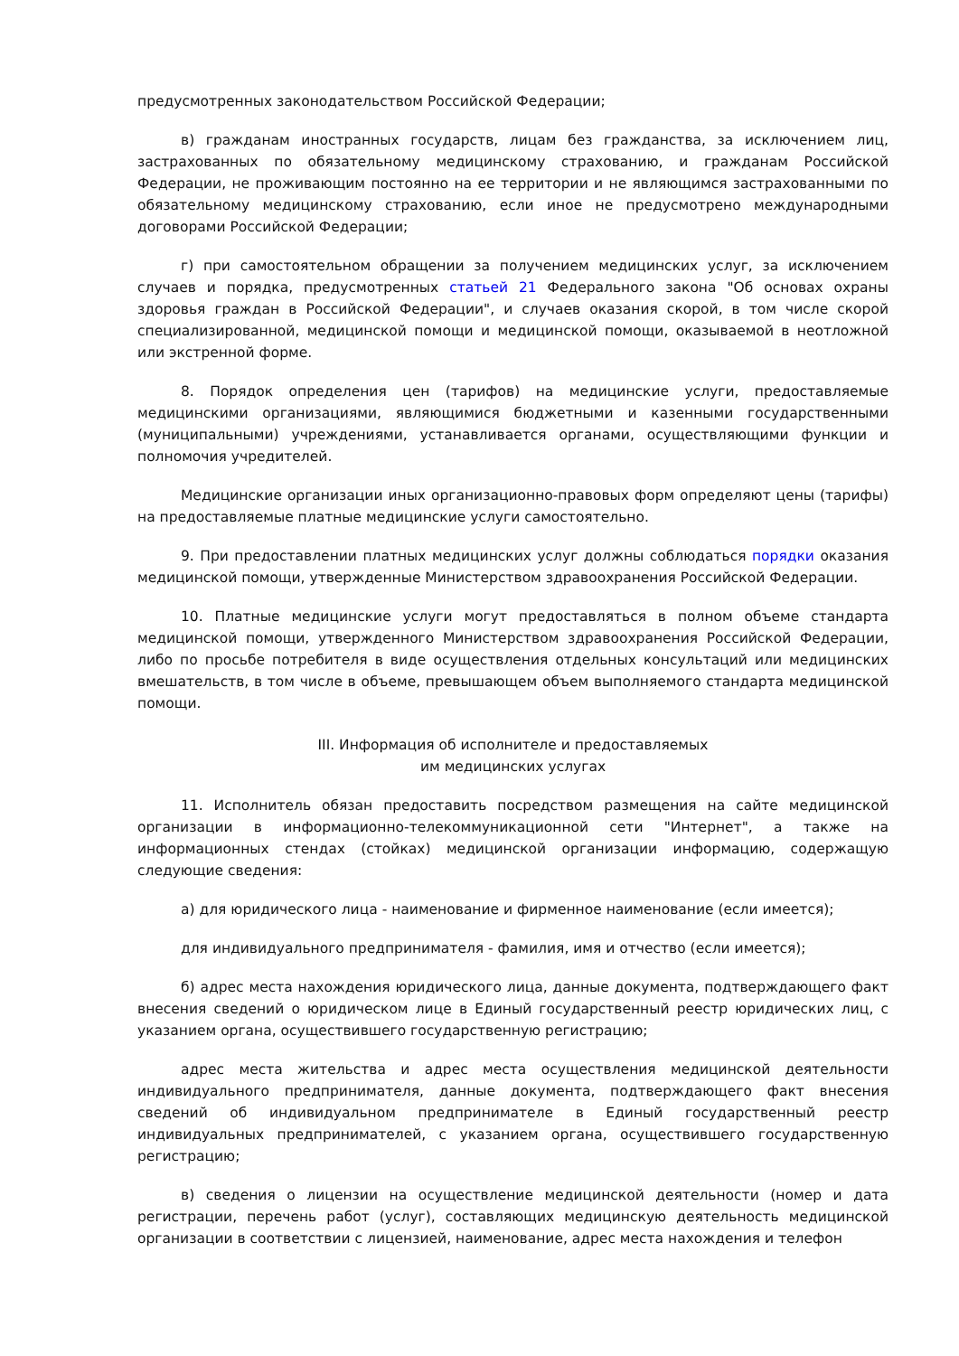предусмотренных законодательством Российской Федерации;
в) гражданам иностранных государств, лицам без гражданства, за исключением лиц, застрахованных по обязательному медицинскому страхованию, и гражданам Российской Федерации, не проживающим постоянно на ее территории и не являющимся застрахованными по обязательному медицинскому страхованию, если иное не предусмотрено международными договорами Российской Федерации;
г) при самостоятельном обращении за получением медицинских услуг, за исключением случаев и порядка, предусмотренных статьей 21 Федерального закона "Об основах охраны здоровья граждан в Российской Федерации", и случаев оказания скорой, в том числе скорой специализированной, медицинской помощи и медицинской помощи, оказываемой в неотложной или экстренной форме.
8. Порядок определения цен (тарифов) на медицинские услуги, предоставляемые медицинскими организациями, являющимися бюджетными и казенными государственными (муниципальными) учреждениями, устанавливается органами, осуществляющими функции и полномочия учредителей.
Медицинские организации иных организационно-правовых форм определяют цены (тарифы) на предоставляемые платные медицинские услуги самостоятельно.
9. При предоставлении платных медицинских услуг должны соблюдаться порядки оказания медицинской помощи, утвержденные Министерством здравоохранения Российской Федерации.
10. Платные медицинские услуги могут предоставляться в полном объеме стандарта медицинской помощи, утвержденного Министерством здравоохранения Российской Федерации, либо по просьбе потребителя в виде осуществления отдельных консультаций или медицинских вмешательств, в том числе в объеме, превышающем объем выполняемого стандарта медицинской помощи.
III. Информация об исполнителе и предоставляемых
им медицинских услугах
11. Исполнитель обязан предоставить посредством размещения на сайте медицинской организации в информационно-телекоммуникационной сети "Интернет", а также на информационных стендах (стойках) медицинской организации информацию, содержащую следующие сведения:
а) для юридического лица - наименование и фирменное наименование (если имеется);
для индивидуального предпринимателя - фамилия, имя и отчество (если имеется);
б) адрес места нахождения юридического лица, данные документа, подтверждающего факт внесения сведений о юридическом лице в Единый государственный реестр юридических лиц, с указанием органа, осуществившего государственную регистрацию;
адрес места жительства и адрес места осуществления медицинской деятельности индивидуального предпринимателя, данные документа, подтверждающего факт внесения сведений об индивидуальном предпринимателе в Единый государственный реестр индивидуальных предпринимателей, с указанием органа, осуществившего государственную регистрацию;
в) сведения о лицензии на осуществление медицинской деятельности (номер и дата регистрации, перечень работ (услуг), составляющих медицинскую деятельность медицинской организации в соответствии с лицензией, наименование, адрес места нахождения и телефон